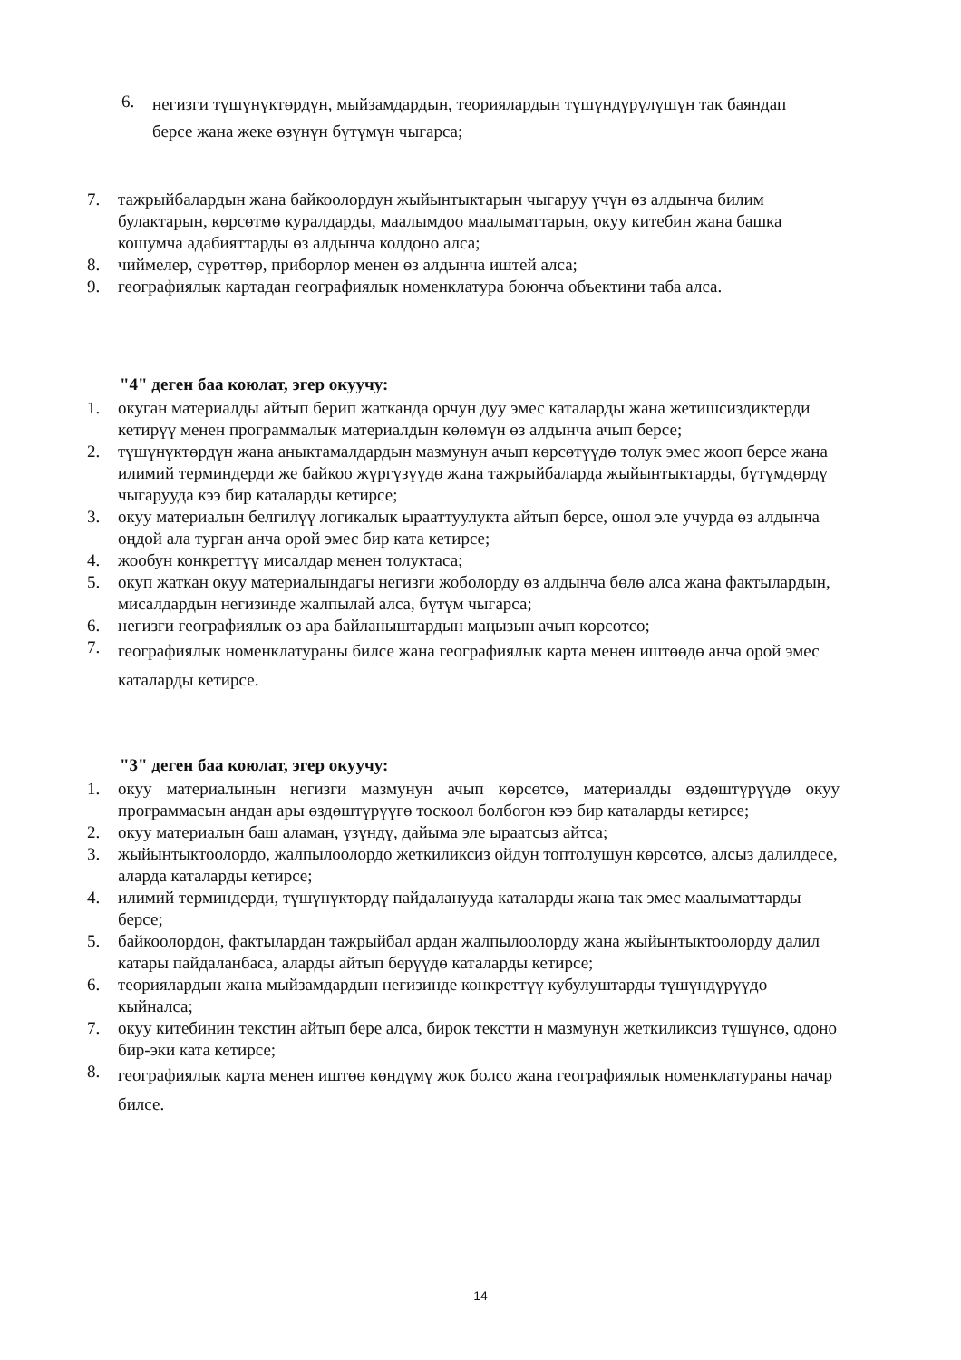6.
негизги түшүнүктөрдүн, мыйзамдардын, теориялардын түшүндүрүлүшүн так баяндап берсе жана жеке өзүнүн бүтүмүн чыгарса;
7. тажрыйбалардын жана байкоолордун жыйынтыктарын чыгаруу үчүн өз алдынча билим булактарын, көрсөтмө куралдарды, маалымдоо маалыматтарын, окуу китебин жана башка кошумча адабияттарды өз алдынча колдоно алса;
8. чиймелер, сүрөттөр, приборлор менен өз алдынча иштей алса;
9. географиялык картадан географиялык номенклатура боюнча объектини таба алса.
"4" деген баа коюлат, эгер окуучу:
1. окуган материалды айтып берип жатканда орчун дуу эмес каталарды жана жетишсиздиктерди кетирүү менен программалык материалдын көлөмүн өз алдынча ачып берсе;
2. түшүнүктөрдүн жана аныктамалдардын мазмунун ачып көрсөтүүдө толук эмес жооп берсе жана илимий терминдерди же байкоо жүргүзүүдө жана тажрыйбаларда жыйынтыктарды, бүтүмдөрдү чыгарууда кээ бир каталарды кетирсе;
3. окуу материалын белгилүү логикалык ырааттуулукта айтып берсе, ошол эле учурда өз алдынча оңдой ала турган анча орой эмес бир ката кетирсе;
4. жообун конкреттүү мисалдар менен толуктаса;
5. окуп жаткан окуу материалындагы негизги жоболорду өз алдынча бөлө алса жана фактылардын, мисалдардын негизинде жалпылай алса, бүтүм чыгарса;
6. негизги географиялык өз ара байланыштардын маңызын ачып көрсөтсө;
7.
географиялык номенклатураны билсе жана географиялык карта менен иштөөдө анча орой эмес каталарды кетирсе.
"3" деген баа коюлат, эгер окуучу:
1. окуу материалынын негизги мазмунун ачып көрсөтсө, материалды өздөштүрүүдө окуу программасын андан ары өздөштүрүүгө тоскоол болбогон кээ бир каталарды кетирсе;
2. окуу материалын баш аламан, үзүндү, дайыма эле ыраатсыз айтса;
3. жыйынтыктоолордо, жалпылоолордо жеткиликсиз ойдун топтолушун көрсөтсө, алсыз далилдесе, аларда каталарды кетирсе;
4. илимий терминдерди, түшүнүктөрдү пайдаланууда каталарды жана так эмес маалыматтарды берсе;
5. байкоолордон, фактылардан тажрыйбал ардан жалпылоолорду жана жыйынтыктоолорду далил катары пайдаланбаса, аларды айтып берүүдө каталарды кетирсе;
6. теориялардын жана мыйзамдардын негизинде конкреттүү кубулуштарды түшүндүрүүдө кыйналса;
7. окуу китебинин текстин айтып бере алса, бирок текстти н мазмунун жеткиликсиз түшүнсө, одоно бир-эки ката кетирсе;
8.
географиялык карта менен иштөө көндүмү жок болсо жана географиялык номенклатураны начар билсе.
14